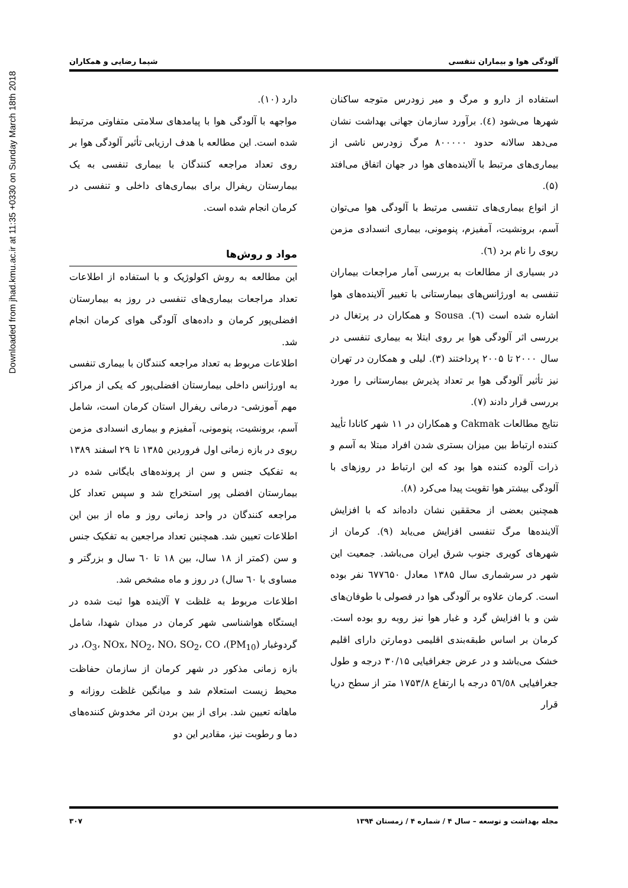Downloaded from jhad.kmu.ac.ir at 11:35 +0330 on Sunday March 18th 2018
آلودگی هوا و بیماران تنفسی شیما رضایی و همکاران
استفاده از دارو و مرگ و میر زودرس متوجه ساکنان شهرها می‌شود (٤). برآورد سازمان جهانی بهداشت نشان می‌دهد سالانه حدود ۸۰۰۰۰۰ مرگ زودرس ناشی از بیماری‌های مرتبط با آلاینده‌های هوا در جهان اتفاق می‌افتد (۵).
از انواع بیماری‌های تنفسی مرتبط با آلودگی هوا می‌توان آسم، برونشیت، آمفیزم، پنومونی، بیماری انسدادی مزمن ریوی را نام برد (٦).
در بسیاری از مطالعات به بررسی آمار مراجعات بیماران تنفسی به اورژانس‌های بیمارستانی با تغییر آلاینده‌های هوا اشاره شده است (٦). Sousa و همکاران در پرتغال در بررسی اثر آلودگی هوا بر روی ابتلا به بیماری تنفسی در سال ۲۰۰۰ تا ۲۰۰۵ پرداختند (۳). لیلی و همکارن در تهران نیز تأثیر آلودگی هوا بر تعداد پذیرش بیمارستانی را مورد بررسی قرار دادند (۷).
نتایج مطالعات Cakmak و همکاران در ۱۱ شهر کانادا تأیید کننده ارتباط بین میزان بستری شدن افراد مبتلا به آسم و ذرات آلوده کننده هوا بود که این ارتباط در روزهای با آلودگی بیشتر هوا تقویت پیدا می‌کرد (۸).
همچنین بعضی از محققین نشان داده‌اند که با افزایش آلاینده‌ها مرگ تنفسی افزایش می‌یابد (۹). کرمان از شهرهای کویری جنوب شرق ایران می‌باشد. جمعیت این شهر در سرشماری سال ۱۳۸۵ معادل ٦۷۷٦۵۰ نفر بوده است. کرمان علاوه بر آلودگی هوا در فصولی با طوفان‌های شن و با افزایش گرد و غبار هوا نیز روبه رو بوده است. کرمان بر اساس طبقه‌بندی اقلیمی دومارتن دارای اقلیم خشک می‌باشد و در عرض جغرافیایی ۳۰/۱۵ درجه و طول جغرافیایی ٥٦/٥٨ درجه با ارتفاع ۱۷۵۳/۸ متر از سطح دریا قرار
دارد (۱۰).
مواجهه با آلودگی هوا با پیامدهای سلامتی متفاوتی مرتبط شده است. این مطالعه با هدف ارزیابی تأثیر آلودگی هوا بر روی تعداد مراجعه کنندگان با بیماری تنفسی به یک بیمارستان ریفرال برای بیماری‌های داخلی و تنفسی در کرمان انجام شده است.
مواد و روش‌ها
این مطالعه به روش اکولوژیک و با استفاده از اطلاعات تعداد مراجعات بیماری‌های تنفسی در روز به بیمارستان افضلی‌پور کرمان و داده‌های آلودگی هوای کرمان انجام شد.
اطلاعات مربوط به تعداد مراجعه کنندگان با بیماری تنفسی به اورژانس داخلی بیمارستان افضلی‌پور که یکی از مراکز مهم آموزشی- درمانی ریفرال استان کرمان است، شامل آسم، برونشیت، پنومونی، آمفیزم و بیماری انسدادی مزمن ریوی در بازه زمانی اول فروردین ۱۳۸۵ تا ۲۹ اسفند ۱۳۸۹ به تفکیک جنس و سن از پرونده‌های بایگانی شده در بیمارستان افضلی پور استخراج شد و سپس تعداد کل مراجعه کنندگان در واحد زمانی روز و ماه از بین این اطلاعات تعیین شد. همچنین تعداد مراجعین به تفکیک جنس و سن (کمتر از ۱۸ سال، بین ۱۸ تا ٦۰ سال و بزرگتر و مساوی با ٦۰ سال) در روز و ماه مشخص شد.
اطلاعات مربوط به غلظت ۷ آلاینده هوا ثبت شده در ایستگاه هواشناسی شهر کرمان در میدان شهدا، شامل گردوغبار (PM<sub>10</sub>)، O<sub>3</sub>، NOx، NO<sub>2</sub>، NO، SO<sub>2</sub>، CO، در بازه زمانی مذکور در شهر کرمان از سازمان حفاظت محیط زیست استعلام شد و میانگین غلظت روزانه و ماهانه تعیین شد. برای از بین بردن اثر مخدوش کننده‌های دما و رطوبت نیز، مقادیر این دو
مجله بهداشت و توسعه – سال ۴ / شماره ۴ / زمستان ۱۳۹۴ ۳۰۷